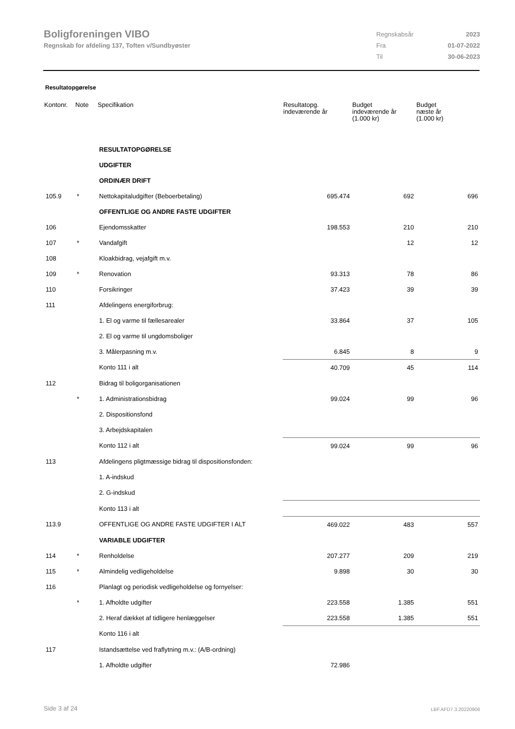Boligforeningen VIBO
Regnskab for afdeling 137, Toften v/Sundbyøster
| Regnskabsår | 2023 |
| Fra | 01-07-2022 |
| Til | 30-06-2023 |
Resultatopgørelse
| Kontonr. | Note | Specifikation | Resultatopg. indeværende år | Budget indeværende år (1.000 kr) | Budget næste år (1.000 kr) |
| --- | --- | --- | --- | --- | --- |
| | | RESULTATOPGØRELSE | | | |
| | | UDGIFTER | | | |
| | | ORDINÆR DRIFT | | | |
| 105.9 | * | Nettokapitaludgifter (Beboerbetaling) | 695.474 | 692 | 696 |
| | | OFFENTLIGE OG ANDRE FASTE UDGIFTER | | | |
| 106 | | Ejendomsskatter | 198.553 | 210 | 210 |
| 107 | * | Vandafgift | | 12 | 12 |
| 108 | | Kloakbidrag, vejafgift m.v. | | | |
| 109 | * | Renovation | 93.313 | 78 | 86 |
| 110 | | Forsikringer | 37.423 | 39 | 39 |
| 111 | | Afdelingens energiforbrug: | | | |
| | | 1. El og varme til fællesarealer | 33.864 | 37 | 105 |
| | | 2. El og varme til ungdomsboliger | | | |
| | | 3. Målerpasning m.v. | 6.845 | 8 | 9 |
| | | Konto 111 i alt | 40.709 | 45 | 114 |
| 112 | | Bidrag til boligorganisationen | | | |
| | * | 1. Administrationsbidrag | 99.024 | 99 | 96 |
| | | 2. Dispositionsfond | | | |
| | | 3. Arbejdskapitalen | | | |
| | | Konto 112 i alt | 99.024 | 99 | 96 |
| 113 | | Afdelingens pligtmæssige bidrag til dispositionsfonden: | | | |
| | | 1. A-indskud | | | |
| | | 2. G-indskud | | | |
| | | Konto 113 i alt | | | |
| 113.9 | | OFFENTLIGE OG ANDRE FASTE UDGIFTER I ALT | 469.022 | 483 | 557 |
| | | VARIABLE UDGIFTER | | | |
| 114 | * | Renholdelse | 207.277 | 209 | 219 |
| 115 | * | Almindelig vedligeholdelse | 9.898 | 30 | 30 |
| 116 | | Planlagt og periodisk vedligeholdelse og fornyelser: | | | |
| | * | 1. Afholdte udgifter | 223.558 | 1.385 | 551 |
| | | 2. Heraf dækket af tidligere henlæggelser | 223.558 | 1.385 | 551 |
| | | Konto 116 i alt | | | |
| 117 | | Istandsættelse ved fraflytning m.v.: (A/B-ordning) | | | |
| | | 1. Afholdte udgifter | 72.986 | | |
Side 3 af 24 LBF.AFD7.3.20220906